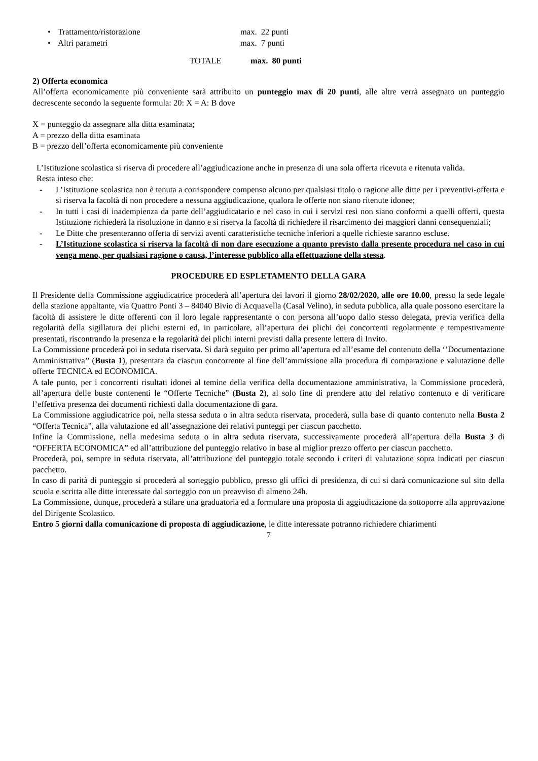• Trattamento/ristorazione max. 22 punti
• Altri parametri max. 7 punti
TOTALE max. 80 punti
2) Offerta economica
All’offerta economicamente più conveniente sarà attribuito un punteggio max di 20 punti, alle altre verrà assegnato un punteggio decrescente secondo la seguente formula: 20: X = A: B dove
X = punteggio da assegnare alla ditta esaminata;
A = prezzo della ditta esaminata
B = prezzo dell’offerta economicamente più conveniente
L’Istituzione scolastica si riserva di procedere all’aggiudicazione anche in presenza di una sola offerta ricevuta e ritenuta valida.
Resta inteso che:
- L’Istituzione scolastica non è tenuta a corrispondere compenso alcuno per qualsiasi titolo o ragione alle ditte per i preventivi-offerta e si riserva la facoltà di non procedere a nessuna aggiudicazione, qualora le offerte non siano ritenute idonee;
- In tutti i casi di inadempienza da parte dell’aggiudicatario e nel caso in cui i servizi resi non siano conformi a quelli offerti, questa Istituzione richiederà la risoluzione in danno e si riserva la facoltà di richiedere il risarcimento dei maggiori danni consequenziali;
- Le Ditte che presenteranno offerta di servizi aventi caratteristiche tecniche inferiori a quelle richieste saranno escluse.
- L’Istituzione scolastica si riserva la facoltà di non dare esecuzione a quanto previsto dalla presente procedura nel caso in cui venga meno, per qualsiasi ragione o causa, l’interesse pubblico alla effettuazione della stessa.
PROCEDURE ED ESPLETAMENTO DELLA GARA
Il Presidente della Commissione aggiudicatrice procederà all’apertura dei lavori il giorno 28/02/2020, alle ore 10.00, presso la sede legale della stazione appaltante, via Quattro Ponti 3 – 84040 Bivio di Acquavella (Casal Velino), in seduta pubblica, alla quale possono esercitare la facoltà di assistere le ditte offerenti con il loro legale rappresentante o con persona all’uopo dallo stesso delegata, previa verifica della regolarità della sigillatura dei plichi esterni ed, in particolare, all’apertura dei plichi dei concorrenti regolarmente e tempestivamente presentati, riscontrando la presenza e la regolarità dei plichi interni previsti dalla presente lettera di Invito.
La Commissione procederà poi in seduta riservata. Si darà seguito per primo all’apertura ed all’esame del contenuto della ‘’Documentazione Amministrativa’’ (Busta 1), presentata da ciascun concorrente al fine dell’ammissione alla procedura di comparazione e valutazione delle offerte TECNICA ed ECONOMICA.
A tale punto, per i concorrenti risultati idonei al temine della verifica della documentazione amministrativa, la Commissione procederà, all’apertura delle buste contenenti le “Offerte Tecniche” (Busta 2), al solo fine di prendere atto del relativo contenuto e di verificare l’effettiva presenza dei documenti richiesti dalla documentazione di gara.
La Commissione aggiudicatrice poi, nella stessa seduta o in altra seduta riservata, procederà, sulla base di quanto contenuto nella Busta 2 “Offerta Tecnica”, alla valutazione ed all’assegnazione dei relativi punteggi per ciascun pacchetto.
Infine la Commissione, nella medesima seduta o in altra seduta riservata, successivamente procederà all’apertura della Busta 3 di “OFFERTA ECONOMICA” ed all’attribuzione del punteggio relativo in base al miglior prezzo offerto per ciascun pacchetto.
Procederà, poi, sempre in seduta riservata, all’attribuzione del punteggio totale secondo i criteri di valutazione sopra indicati per ciascun pacchetto.
In caso di parità di punteggio si procederà al sorteggio pubblico, presso gli uffici di presidenza, di cui si darà comunicazione sul sito della scuola e scritta alle ditte interessate dal sorteggio con un preavviso di almeno 24h.
La Commissione, dunque, procederà a stilare una graduatoria ed a formulare una proposta di aggiudicazione da sottoporre alla approvazione del Dirigente Scolastico.
Entro 5 giorni dalla comunicazione di proposta di aggiudicazione, le ditte interessate potranno richiedere chiarimenti
7